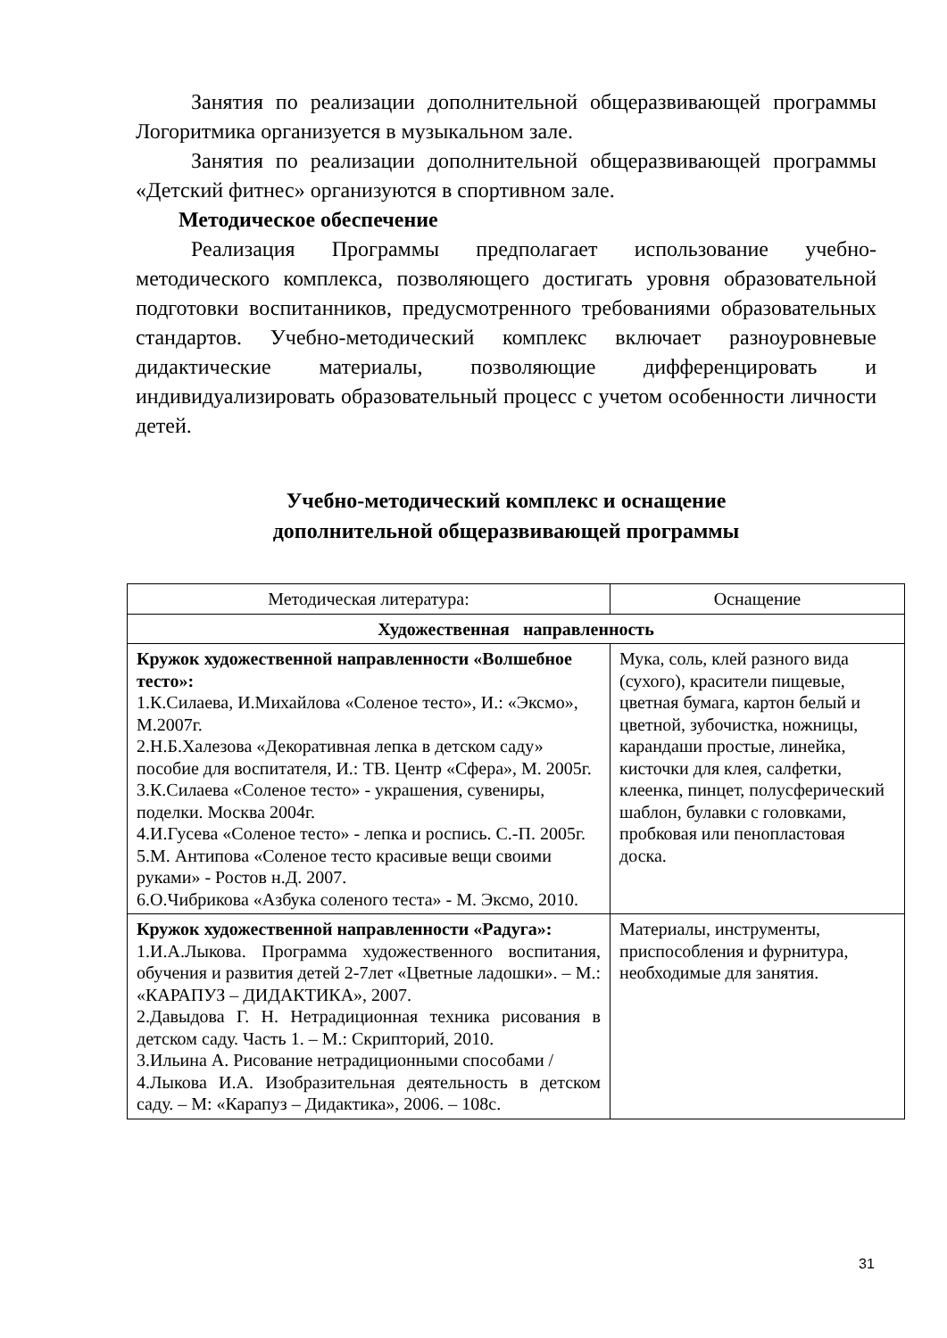Занятия по реализации дополнительной общеразвивающей программы Логоритмика организуется в музыкальном зале.
Занятия по реализации дополнительной общеразвивающей программы «Детский фитнес» организуются в спортивном зале.
Методическое обеспечение
Реализация Программы предполагает использование учебно-методического комплекса, позволяющего достигать уровня образовательной подготовки воспитанников, предусмотренного требованиями образовательных стандартов. Учебно-методический комплекс включает разноуровневые дидактические материалы, позволяющие дифференцировать и индивидуализировать образовательный процесс с учетом особенности личности детей.
Учебно-методический комплекс и оснащение
дополнительной общеразвивающей программы
| Методическая литература: | Оснащение |
| Художественная направленность | |
| Кружок художественной направленности «Волшебное тесто»: 1.К.Силаева, И.Михайлова «Соленое тесто», И.: «Эксмо», М.2007г. 2.Н.Б.Халезова «Декоративная лепка в детском саду» пособие для воспитателя, И.: ТВ. Центр «Сфера», М. 2005г. 3.К.Силаева «Соленое тесто» - украшения, сувениры, поделки. Москва 2004г. 4.И.Гусева «Соленое тесто» - лепка и роспись. С.-П. 2005г. 5.М. Антипова «Соленое тесто красивые вещи своими руками» - Ростов н.Д. 2007. 6.О.Чибрикова «Азбука соленого теста» - М. Эксмо, 2010. | Мука, соль, клей разного вида (сухого), красители пищевые, цветная бумага, картон белый и цветной, зубочистка, ножницы, карандаши простые, линейка, кисточки для клея, салфетки, клеенка, пинцет, полусферический шаблон, булавки с головками, пробковая или пенопластовая доска. |
| Кружок художественной направленности «Радуга»: 1.И.А.Лыкова. Программа художественного воспитания, обучения и развития детей 2-7лет «Цветные ладошки». – М.: «КАРАПУЗ – ДИДАКТИКА», 2007. 2.Давыдова Г. Н. Нетрадиционная техника рисования в детском саду. Часть 1. – М.: Скрипторий, 2010. 3.Ильина А. Рисование нетрадиционными способами / 4.Лыкова И.А. Изобразительная деятельность в детском саду. – М: «Карапуз – Дидактика», 2006. – 108с. | Материалы, инструменты, приспособления и фурнитура, необходимые для занятия. |
31